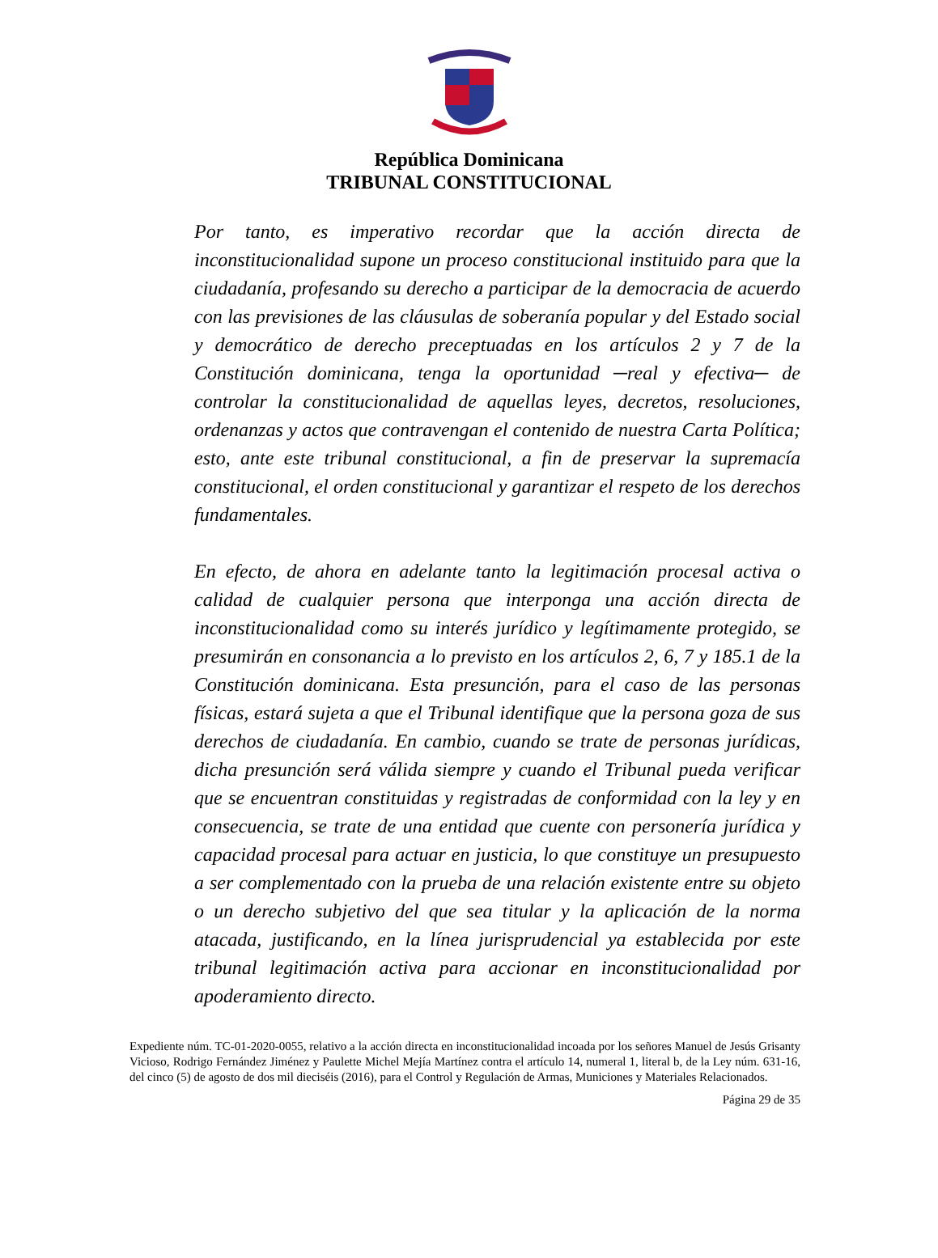República Dominicana
TRIBUNAL CONSTITUCIONAL
Por tanto, es imperativo recordar que la acción directa de inconstitucionalidad supone un proceso constitucional instituido para que la ciudadanía, profesando su derecho a participar de la democracia de acuerdo con las previsiones de las cláusulas de soberanía popular y del Estado social y democrático de derecho preceptuadas en los artículos 2 y 7 de la Constitución dominicana, tenga la oportunidad ─real y efectiva─ de controlar la constitucionalidad de aquellas leyes, decretos, resoluciones, ordenanzas y actos que contravengan el contenido de nuestra Carta Política; esto, ante este tribunal constitucional, a fin de preservar la supremacía constitucional, el orden constitucional y garantizar el respeto de los derechos fundamentales.
En efecto, de ahora en adelante tanto la legitimación procesal activa o calidad de cualquier persona que interponga una acción directa de inconstitucionalidad como su interés jurídico y legítimamente protegido, se presumirán en consonancia a lo previsto en los artículos 2, 6, 7 y 185.1 de la Constitución dominicana. Esta presunción, para el caso de las personas físicas, estará sujeta a que el Tribunal identifique que la persona goza de sus derechos de ciudadanía. En cambio, cuando se trate de personas jurídicas, dicha presunción será válida siempre y cuando el Tribunal pueda verificar que se encuentran constituidas y registradas de conformidad con la ley y en consecuencia, se trate de una entidad que cuente con personería jurídica y capacidad procesal para actuar en justicia, lo que constituye un presupuesto a ser complementado con la prueba de una relación existente entre su objeto o un derecho subjetivo del que sea titular y la aplicación de la norma atacada, justificando, en la línea jurisprudencial ya establecida por este tribunal legitimación activa para accionar en inconstitucionalidad por apoderamiento directo.
Expediente núm. TC-01-2020-0055, relativo a la acción directa en inconstitucionalidad incoada por los señores Manuel de Jesús Grisanty Vicioso, Rodrigo Fernández Jiménez y Paulette Michel Mejía Martínez contra el artículo 14, numeral 1, literal b, de la Ley núm. 631-16, del cinco (5) de agosto de dos mil dieciséis (2016), para el Control y Regulación de Armas, Municiones y Materiales Relacionados.
Página 29 de 35